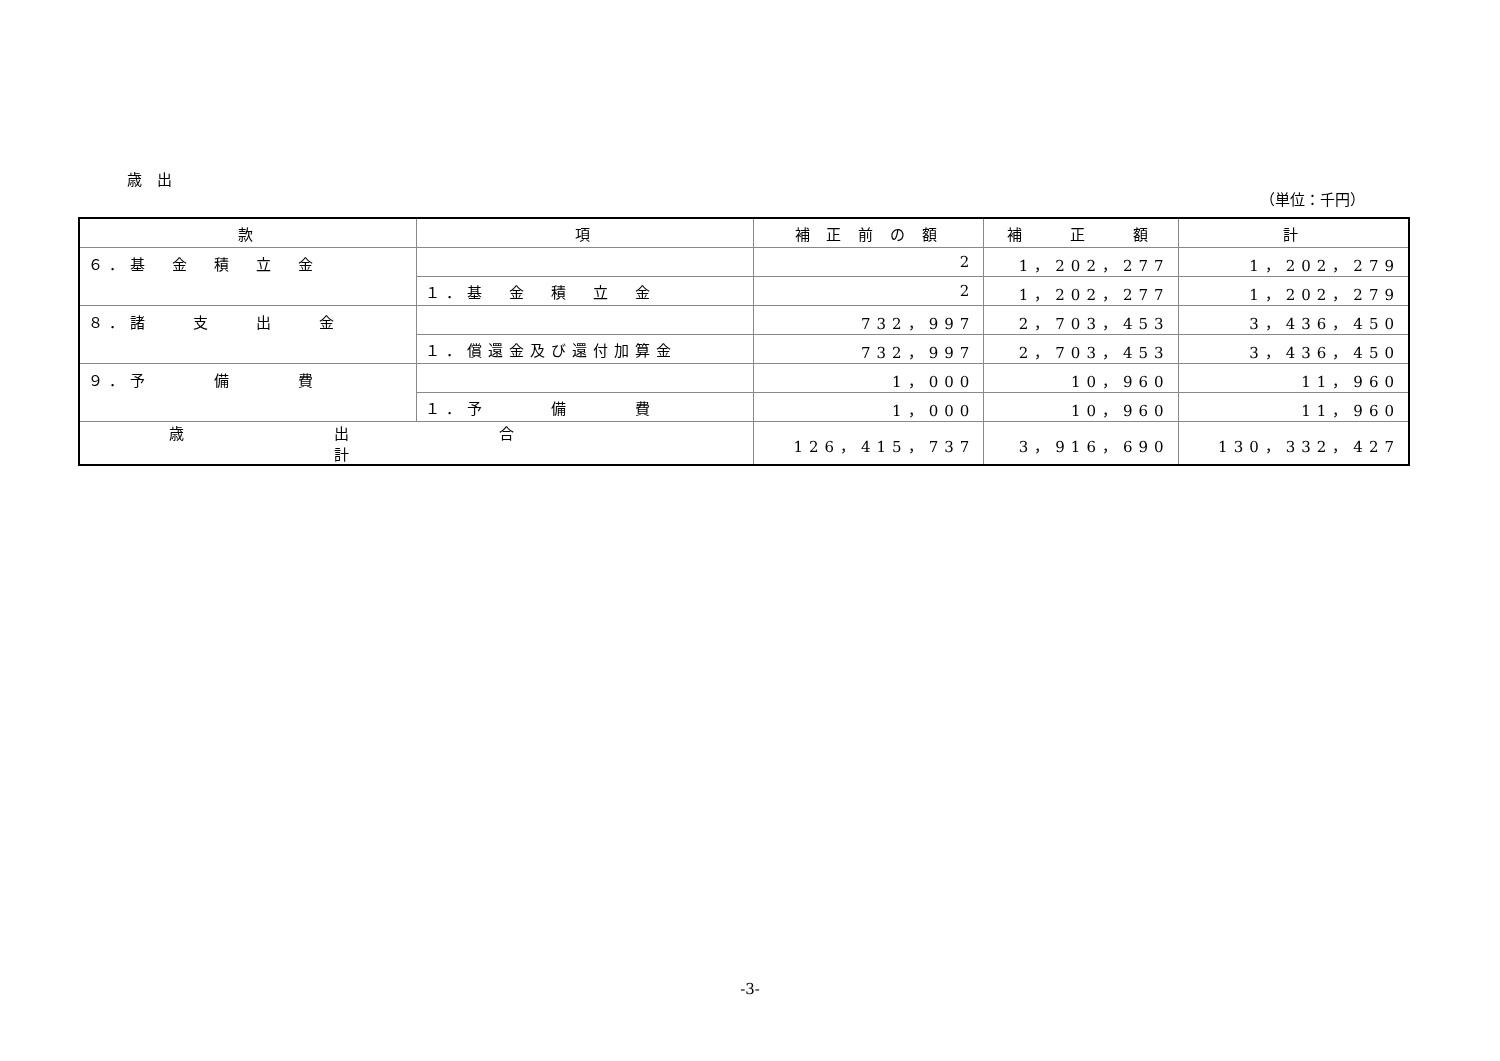歳　出
（単位：千円）
| 款 | 項 | 補 正 前 の 額 | 補 正 額 | 計 |
| --- | --- | --- | --- | --- |
| ６．基 金 積 立 金 | | 2 | 1，202，277 | 1，202，279 |
| | １．基 金 積 立 金 | 2 | 1，202，277 | 1，202，279 |
| ８．諸 支 出 金 | | 732，997 | 2，703，453 | 3，436，450 |
| | １．償還金及び還付加算金 | 732，997 | 2，703，453 | 3，436，450 |
| ９．予 備 費 | | 1，000 | 10，960 | 11，960 |
| | １．予 備 費 | 1，000 | 10，960 | 11，960 |
| 歳出合計 | | 126，415，737 | 3，916，690 | 130，332，427 |
-3-